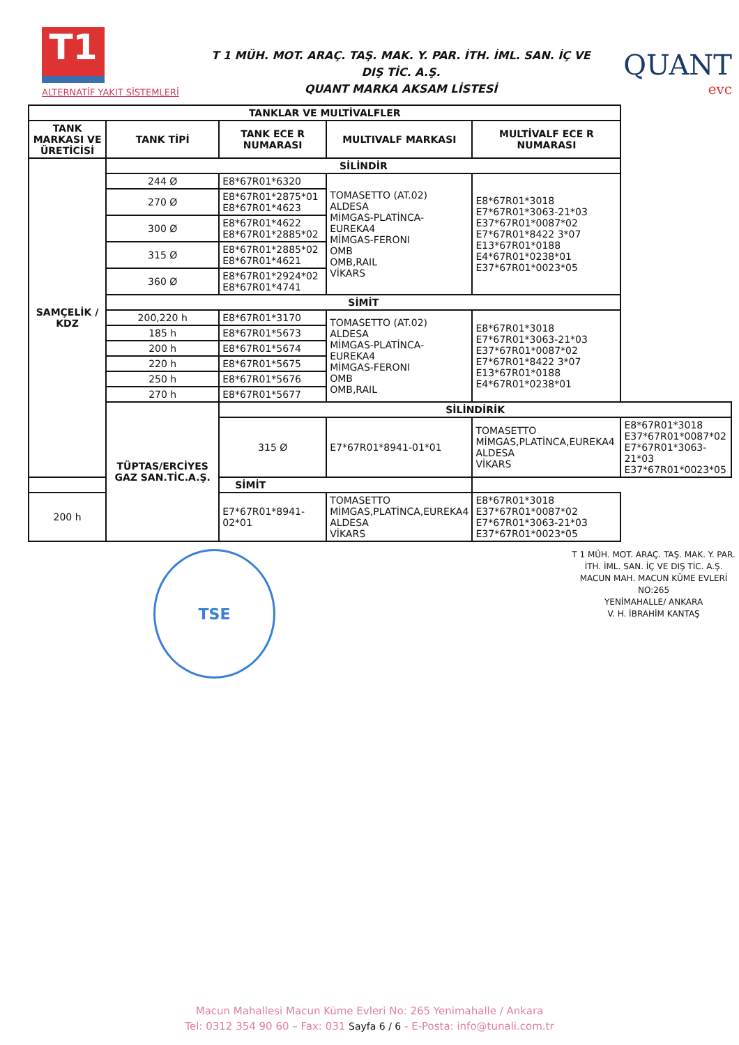T1
ALTERNATİF YAKIT SİSTEMLERİ
T 1 MÜH. MOT. ARAÇ. TAŞ. MAK. Y. PAR. İTH. İML. SAN. İÇ VE DIŞ TİC. A.Ş.
QUANT MARKA AKSAM LİSTESİ
QUANT
evc
| TANKLAR VE MULTİVALFLER | | | | | |
| --- | --- | --- | --- | --- | --- |
| TANK MARKASI VE ÜRETİCİSİ | TANK TİPİ | TANK ECE R NUMARASI | MULTIVALF MARKASI | MULTİVALF ECE R NUMARASI | |
| SAMÇELİK / KDZ | SİLİNDİR | | | | |
| | 244 Ø | E8*67R01*6320 | TOMASETTO (AT.02) ALDESA MİMGAS-PLATİNCA-EUREKA4 MİMGAS-FERONI OMB OMB,RAIL VİKARS | E8*67R01*3018 E7*67R01*3063-21*03 E37*67R01*0087*02 E7*67R01*8422 3*07 E13*67R01*0188 E4*67R01*0238*01 E37*67R01*0023*05 | |
| | 270 Ø | E8*67R01*2875*01 E8*67R01*4623 | | | |
| | 300 Ø | E8*67R01*4622 E8*67R01*2885*02 | | | |
| | 315 Ø | E8*67R01*2885*02 E8*67R01*4621 | | | |
| | 360 Ø | E8*67R01*2924*02 E8*67R01*4741 | | | |
| | SİMİT | | | | |
| | 200,220 h | E8*67R01*3170 | TOMASETTO (AT.02) ALDESA MİMGAS-PLATİNCA-EUREKA4 MİMGAS-FERONI OMB OMB,RAIL | E8*67R01*3018 E7*67R01*3063-21*03 E37*67R01*0087*02 E7*67R01*8422 3*07 E13*67R01*0188 E4*67R01*0238*01 | |
| | 185 h | E8*67R01*5673 | | | |
| | 200 h | E8*67R01*5674 | | | |
| | 220 h | E8*67R01*5675 | | | |
| | 250 h | E8*67R01*5676 | | | |
| | 270 h | E8*67R01*5677 | | | |
| | TÜPTAS/ERCİYES GAZ SAN.TİC.A.Ş. | SİLİNDİRİK | | | |
| | | 315 Ø | E7*67R01*8941-01*01 | TOMASETTO MİMGAS,PLATİNCA,EUREKA4 ALDESA VİKARS | E8*67R01*3018 E37*67R01*0087*02 E7*67R01*3063-21*03 E37*67R01*0023*05 |
| SİMİT | | | | | |
| 200 h | | E7*67R01*8941-02*01 | TOMASETTO MİMGAS,PLATİNCA,EUREKA4 ALDESA VİKARS | E8*67R01*3018 E37*67R01*0087*02 E7*67R01*3063-21*03 E37*67R01*0023*05 | |
TSE
T 1 MÜH. MOT. ARAÇ. TAŞ. MAK. Y. PAR.
İTH. İML. SAN. İÇ VE DIŞ TİC. A.Ş.
MACUN MAH. MACUN KÜME EVLERİ NO:265
YENİMAHALLE/ ANKARA
V. H. İBRAHİM KANTAŞ
Macun Mahallesi Macun Küme Evleri No: 265 Yenimahalle / Ankara
Tel: 0312 354 90 60 – Fax: 031 Sayfa 6 / 6 - E-Posta: info@tunali.com.tr